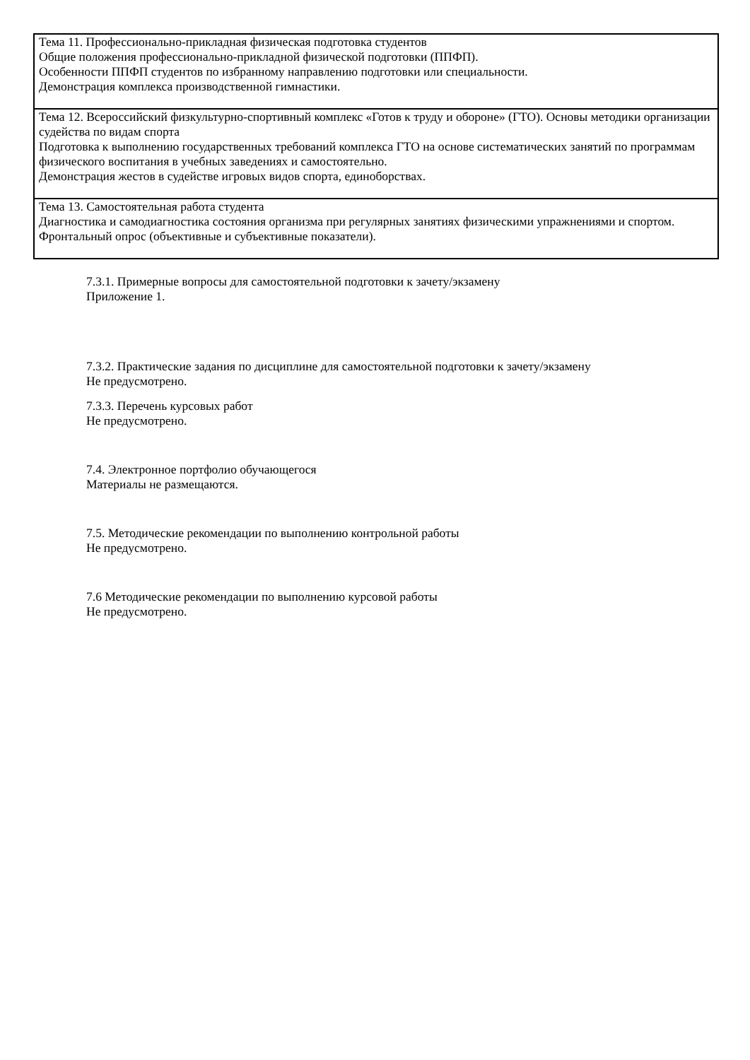| Тема 11. Профессионально-прикладная физическая подготовка студентов Общие положения профессионально-прикладной физической подготовки (ППФП). Особенности ППФП студентов по избранному направлению подготовки или специальности. Демонстрация комплекса производственной гимнастики. |
| Тема 12. Всероссийский физкультурно-спортивный комплекс «Готов к труду и обороне» (ГТО). Основы методики организации судейства по видам спорта Подготовка к выполнению государственных требований комплекса ГТО на основе систематических занятий по программам физического воспитания в учебных заведениях и самостоятельно. Демонстрация жестов в судействе игровых видов спорта, единоборствах. |
| Тема 13. Самостоятельная работа студента Диагностика и самодиагностика состояния организма при регулярных занятиях физическими упражнениями и спортом. Фронтальный опрос (объективные и субъективные показатели). |
7.3.1. Примерные вопросы для самостоятельной подготовки к зачету/экзамену
Приложение 1.
7.3.2. Практические задания по дисциплине для самостоятельной подготовки к зачету/экзамену
Не предусмотрено.
7.3.3. Перечень курсовых работ
Не предусмотрено.
7.4. Электронное портфолио обучающегося
Материалы не размещаются.
7.5. Методические рекомендации по выполнению контрольной работы
Не предусмотрено.
7.6 Методические рекомендации по выполнению курсовой работы
Не предусмотрено.